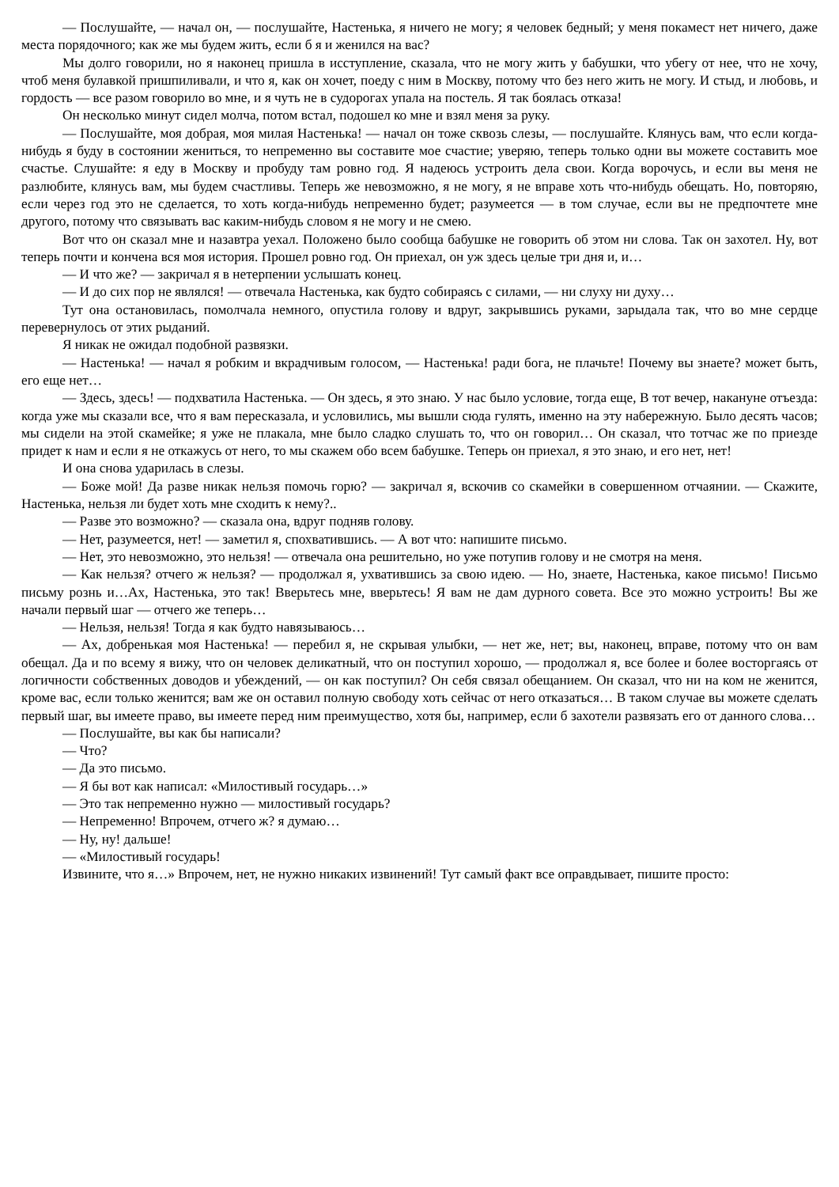— Послушайте, — начал он, — послушайте, Настенька, я ничего не могу; я человек бедный; у меня покамест нет ничего, даже места порядочного; как же мы будем жить, если б я и женился на вас?
Мы долго говорили, но я наконец пришла в исступление, сказала, что не могу жить у бабушки, что убегу от нее, что не хочу, чтоб меня булавкой пришпиливали, и что я, как он хочет, поеду с ним в Москву, потому что без него жить не могу. И стыд, и любовь, и гордость — все разом говорило во мне, и я чуть не в судорогах упала на постель. Я так боялась отказа!
Он несколько минут сидел молча, потом встал, подошел ко мне и взял меня за руку.
— Послушайте, моя добрая, моя милая Настенька! — начал он тоже сквозь слезы, — послушайте. Клянусь вам, что если когда-нибудь я буду в состоянии жениться, то непременно вы составите мое счастие; уверяю, теперь только одни вы можете составить мое счастье. Слушайте: я еду в Москву и пробуду там ровно год. Я надеюсь устроить дела свои. Когда ворочусь, и если вы меня не разлюбите, клянусь вам, мы будем счастливы. Теперь же невозможно, я не могу, я не вправе хоть что-нибудь обещать. Но, повторяю, если через год это не сделается, то хоть когда-нибудь непременно будет; разумеется — в том случае, если вы не предпочтете мне другого, потому что связывать вас каким-нибудь словом я не могу и не смею.
Вот что он сказал мне и назавтра уехал. Положено было сообща бабушке не говорить об этом ни слова. Так он захотел. Ну, вот теперь почти и кончена вся моя история. Прошел ровно год. Он приехал, он уж здесь целые три дня и, и…
— И что же? — закричал я в нетерпении услышать конец.
— И до сих пор не являлся! — отвечала Настенька, как будто собираясь с силами, — ни слуху ни духу…
Тут она остановилась, помолчала немного, опустила голову и вдруг, закрывшись руками, зарыдала так, что во мне сердце перевернулось от этих рыданий.
Я никак не ожидал подобной развязки.
— Настенька! — начал я робким и вкрадчивым голосом, — Настенька! ради бога, не плачьте! Почему вы знаете? может быть, его еще нет…
— Здесь, здесь! — подхватила Настенька. — Он здесь, я это знаю. У нас было условие, тогда еще, В тот вечер, накануне отъезда: когда уже мы сказали все, что я вам пересказала, и условились, мы вышли сюда гулять, именно на эту набережную. Было десять часов; мы сидели на этой скамейке; я уже не плакала, мне было сладко слушать то, что он говорил… Он сказал, что тотчас же по приезде придет к нам и если я не откажусь от него, то мы скажем обо всем бабушке. Теперь он приехал, я это знаю, и его нет, нет!
И она снова ударилась в слезы.
— Боже мой! Да разве никак нельзя помочь горю? — закричал я, вскочив со скамейки в совершенном отчаянии. — Скажите, Настенька, нельзя ли будет хоть мне сходить к нему?..
— Разве это возможно? — сказала она, вдруг подняв голову.
— Нет, разумеется, нет! — заметил я, спохватившись. — А вот что: напишите письмо.
— Нет, это невозможно, это нельзя! — отвечала она решительно, но уже потупив голову и не смотря на меня.
— Как нельзя? отчего ж нельзя? — продолжал я, ухватившись за свою идею. — Но, знаете, Настенька, какое письмо! Письмо письму рознь и…Ах, Настенька, это так! Вверьтесь мне, вверьтесь! Я вам не дам дурного совета. Все это можно устроить! Вы же начали первый шаг — отчего же теперь…
— Нельзя, нельзя! Тогда я как будто навязываюсь…
— Ах, добренькая моя Настенька! — перебил я, не скрывая улыбки, — нет же, нет; вы, наконец, вправе, потому что он вам обещал. Да и по всему я вижу, что он человек деликатный, что он поступил хорошо, — продолжал я, все более и более восторгаясь от логичности собственных доводов и убеждений, — он как поступил? Он себя связал обещанием. Он сказал, что ни на ком не женится, кроме вас, если только женится; вам же он оставил полную свободу хоть сейчас от него отказаться… В таком случае вы можете сделать первый шаг, вы имеете право, вы имеете перед ним преимущество, хотя бы, например, если б захотели развязать его от данного слова…
— Послушайте, вы как бы написали?
— Что?
— Да это письмо.
— Я бы вот как написал: «Милостивый государь…»
— Это так непременно нужно — милостивый государь?
— Непременно! Впрочем, отчего ж? я думаю…
— Ну, ну! дальше!
— «Милостивый государь!
Извините, что я…» Впрочем, нет, не нужно никаких извинений! Тут самый факт все оправдывает, пишите просто: